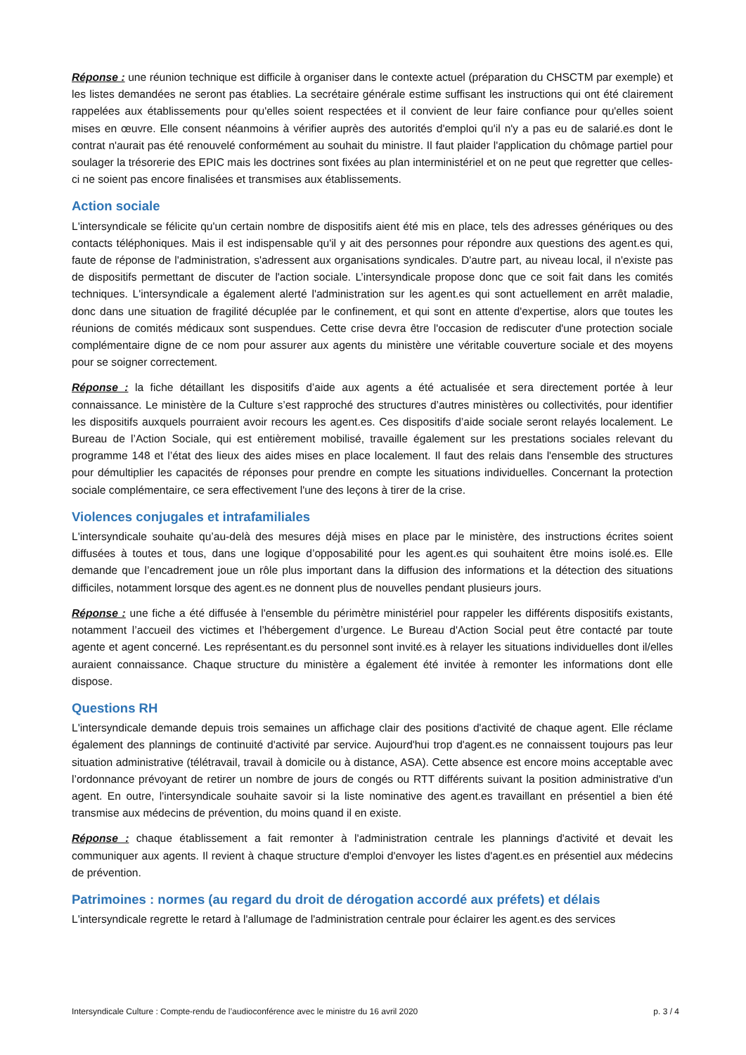Réponse : une réunion technique est difficile à organiser dans le contexte actuel (préparation du CHSCTM par exemple) et les listes demandées ne seront pas établies. La secrétaire générale estime suffisant les instructions qui ont été clairement rappelées aux établissements pour qu'elles soient respectées et il convient de leur faire confiance pour qu'elles soient mises en œuvre. Elle consent néanmoins à vérifier auprès des autorités d'emploi qu'il n'y a pas eu de salarié.es dont le contrat n'aurait pas été renouvelé conformément au souhait du ministre. Il faut plaider l'application du chômage partiel pour soulager la trésorerie des EPIC mais les doctrines sont fixées au plan interministériel et on ne peut que regretter que celles-ci ne soient pas encore finalisées et transmises aux établissements.
Action sociale
L'intersyndicale se félicite qu'un certain nombre de dispositifs aient été mis en place, tels des adresses génériques ou des contacts téléphoniques. Mais il est indispensable qu'il y ait des personnes pour répondre aux questions des agent.es qui, faute de réponse de l'administration, s'adressent aux organisations syndicales. D'autre part, au niveau local, il n'existe pas de dispositifs permettant de discuter de l'action sociale. L’intersyndicale propose donc que ce soit fait dans les comités techniques. L'intersyndicale a également alerté l'administration sur les agent.es qui sont actuellement en arrêt maladie, donc dans une situation de fragilité décuplée par le confinement, et qui sont en attente d'expertise, alors que toutes les réunions de comités médicaux sont suspendues. Cette crise devra être l'occasion de rediscuter d'une protection sociale complémentaire digne de ce nom pour assurer aux agents du ministère une véritable couverture sociale et des moyens pour se soigner correctement.
Réponse : la fiche détaillant les dispositifs d’aide aux agents a été actualisée et sera directement portée à leur connaissance. Le ministère de la Culture s’est rapproché des structures d’autres ministères ou collectivités, pour identifier les dispositifs auxquels pourraient avoir recours les agent.es. Ces dispositifs d’aide sociale seront relayés localement. Le Bureau de l’Action Sociale, qui est entièrement mobilisé, travaille également sur les prestations sociales relevant du programme 148 et l’état des lieux des aides mises en place localement. Il faut des relais dans l'ensemble des structures pour démultiplier les capacités de réponses pour prendre en compte les situations individuelles. Concernant la protection sociale complémentaire, ce sera effectivement l'une des leçons à tirer de la crise.
Violences conjugales et intrafamiliales
L'intersyndicale souhaite qu’au-delà des mesures déjà mises en place par le ministère, des instructions écrites soient diffusées à toutes et tous, dans une logique d’opposabilité pour les agent.es qui souhaitent être moins isolé.es. Elle demande que l’encadrement joue un rôle plus important dans la diffusion des informations et la détection des situations difficiles, notamment lorsque des agent.es ne donnent plus de nouvelles pendant plusieurs jours.
Réponse : une fiche a été diffusée à l'ensemble du périmètre ministériel pour rappeler les différents dispositifs existants, notamment l’accueil des victimes et l’hébergement d’urgence. Le Bureau d'Action Social peut être contacté par toute agente et agent concerné. Les représentant.es du personnel sont invité.es à relayer les situations individuelles dont il/elles auraient connaissance. Chaque structure du ministère a également été invitée à remonter les informations dont elle dispose.
Questions RH
L'intersyndicale demande depuis trois semaines un affichage clair des positions d'activité de chaque agent. Elle réclame également des plannings de continuité d'activité par service. Aujourd'hui trop d'agent.es ne connaissent toujours pas leur situation administrative (télétravail, travail à domicile ou à distance, ASA). Cette absence est encore moins acceptable avec l’ordonnance prévoyant de retirer un nombre de jours de congés ou RTT différents suivant la position administrative d'un agent. En outre, l'intersyndicale souhaite savoir si la liste nominative des agent.es travaillant en présentiel a bien été transmise aux médecins de prévention, du moins quand il en existe.
Réponse : chaque établissement a fait remonter à l'administration centrale les plannings d'activité et devait les communiquer aux agents. Il revient à chaque structure d'emploi d'envoyer les listes d'agent.es en présentiel aux médecins de prévention.
Patrimoines : normes (au regard du droit de dérogation accordé aux préfets) et délais
L'intersyndicale regrette le retard à l'allumage de l'administration centrale pour éclairer les agent.es des services
Intersyndicale Culture : Compte-rendu de l’audioconférence avec le ministre du 16 avril 2020 p. 3 / 4